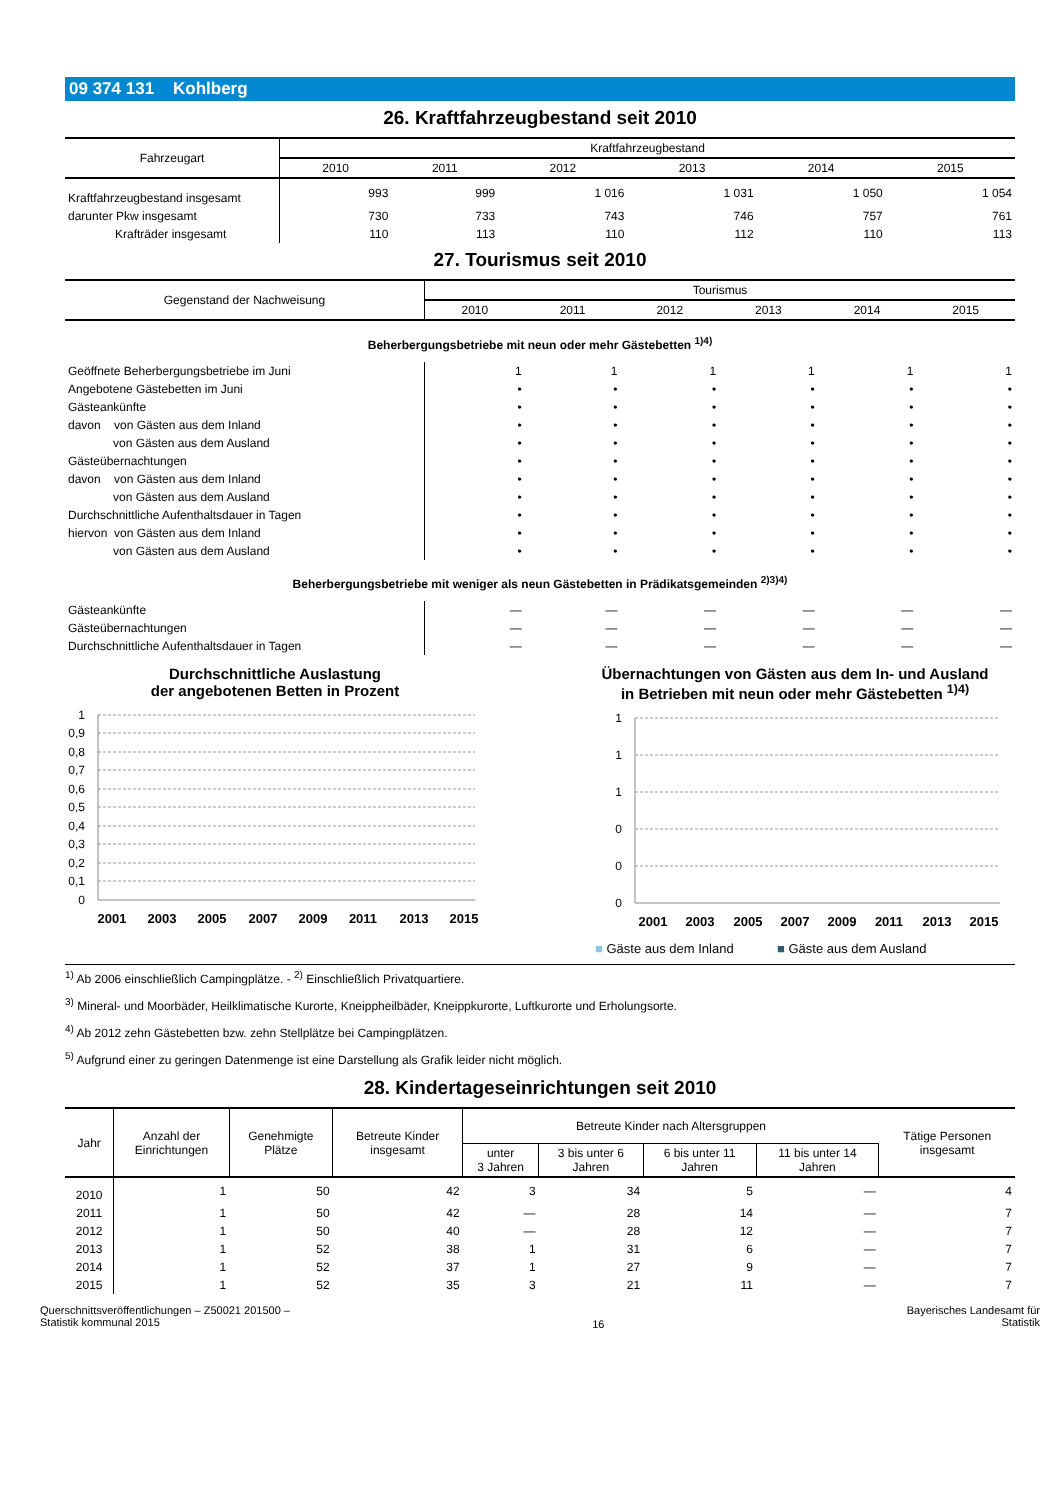09 374 131 Kohlberg
26. Kraftfahrzeugbestand seit 2010
| Fahrzeugart | Kraftfahrzeugbestand | | | | | |
| --- | --- | --- | --- | --- | --- | --- |
| | 2010 | 2011 | 2012 | 2013 | 2014 | 2015 |
| Kraftfahrzeugbestand insgesamt | 993 | 999 | 1 016 | 1 031 | 1 050 | 1 054 |
| darunter Pkw insgesamt | 730 | 733 | 743 | 746 | 757 | 761 |
| Krafträder insgesamt | 110 | 113 | 110 | 112 | 110 | 113 |
27. Tourismus seit 2010
| Gegenstand der Nachweisung | Tourismus | | | | | |
| --- | --- | --- | --- | --- | --- | --- |
| | 2010 | 2011 | 2012 | 2013 | 2014 | 2015 |
| Beherbergungsbetriebe mit neun oder mehr Gästebetten <sup>1)4)</sup> | | | | | | |
| Geöffnete Beherbergungsbetriebe im Juni | 1 | 1 | 1 | 1 | 1 | 1 |
| Angebotene Gästebetten im Juni | • | • | • | • | • | • |
| Gästeankünfte | • | • | • | • | • | • |
| davon von Gästen aus dem Inland | • | • | • | • | • | • |
| von Gästen aus dem Ausland | • | • | • | • | • | • |
| Gästeübernachtungen | • | • | • | • | • | • |
| davon von Gästen aus dem Inland | • | • | • | • | • | • |
| von Gästen aus dem Ausland | • | • | • | • | • | • |
| Durchschnittliche Aufenthaltsdauer in Tagen | • | • | • | • | • | • |
| hiervon von Gästen aus dem Inland | • | • | • | • | • | • |
| von Gästen aus dem Ausland | • | • | • | • | • | • |
| Beherbergungsbetriebe mit weniger als neun Gästebetten in Prädikatsgemeinden <sup>2)3)4)</sup> | | | | | | |
| Gästeankünfte | — | — | — | — | — | — |
| Gästeübernachtungen | — | — | — | — | — | — |
| Durchschnittliche Aufenthaltsdauer in Tagen | — | — | — | — | — | — |
Durchschnittliche Auslastung
der angebotenen Betten in Prozent
1
0,9
0,8
0,7
0,6
0,5
0,4
0,3
0,2
0,1
0
2001
2003
2005
2007
2009
2011
2013
2015
Übernachtungen von Gästen aus dem In- und Ausland
in Betrieben mit neun oder mehr Gästebetten <sup>1)4)</sup>
1
1
1
0
0
0
2001
2003
2005
2007
2009
2011
2013
2015
■ Gäste aus dem Inland ■ Gäste aus dem Ausland
<sup>1)</sup> Ab 2006 einschließlich Campingplätze. - <sup>2)</sup> Einschließlich Privatquartiere.
<sup>3)</sup> Mineral- und Moorbäder, Heilklimatische Kurorte, Kneippheilbäder, Kneippkurorte, Luftkurorte und Erholungsorte.
<sup>4)</sup> Ab 2012 zehn Gästebetten bzw. zehn Stellplätze bei Campingplätzen.
<sup>5)</sup> Aufgrund einer zu geringen Datenmenge ist eine Darstellung als Grafik leider nicht möglich.
28. Kindertageseinrichtungen seit 2010
| Jahr | Anzahl der Einrichtungen | Genehmigte Plätze | Betreute Kinder insgesamt | Betreute Kinder nach Altersgruppen | | | | Tätige Personen insgesamt |
| --- | --- | --- | --- | --- | --- | --- | --- | --- |
| | | | | unter 3 Jahren | 3 bis unter 6 Jahren | 6 bis unter 11 Jahren | 11 bis unter 14 Jahren | |
| 2010 | 1 | 50 | 42 | 3 | 34 | 5 | — | 4 |
| 2011 | 1 | 50 | 42 | — | 28 | 14 | — | 7 |
| 2012 | 1 | 50 | 40 | — | 28 | 12 | — | 7 |
| 2013 | 1 | 52 | 38 | 1 | 31 | 6 | — | 7 |
| 2014 | 1 | 52 | 37 | 1 | 27 | 9 | — | 7 |
| 2015 | 1 | 52 | 35 | 3 | 21 | 11 | — | 7 |
Querschnittsveröffentlichungen – Z50021 201500 –
Statistik kommunal 2015
16
Bayerisches Landesamt für
Statistik